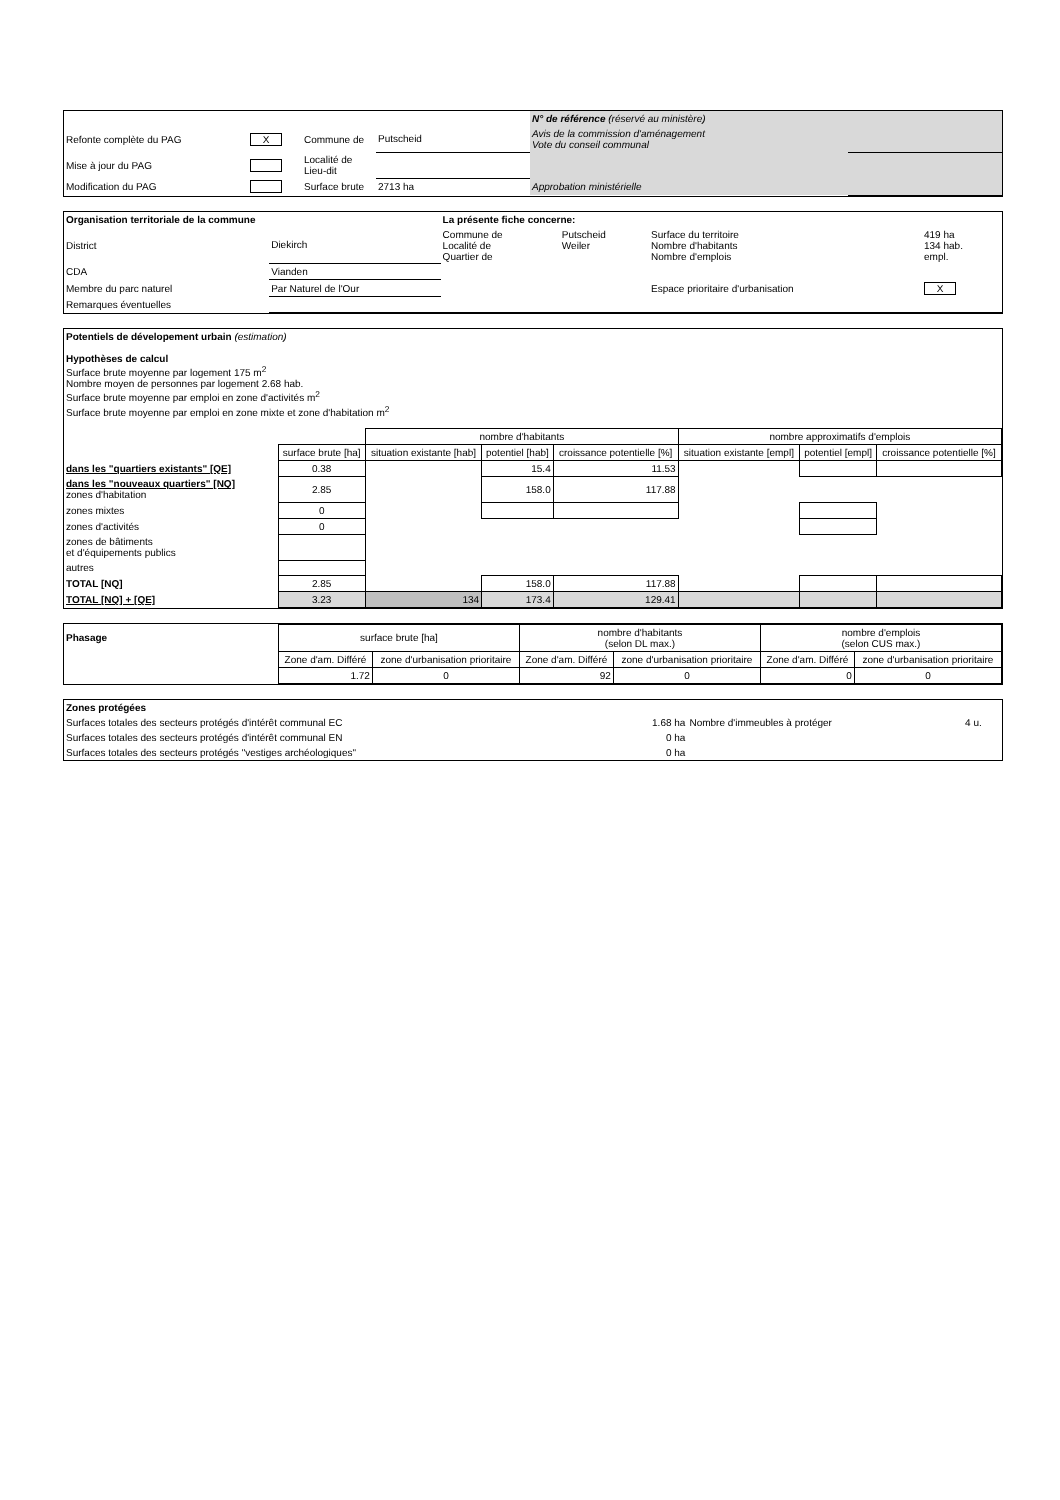| | | | | N° de référence (réservé au ministère) | |
| Refonte complète du PAG | X | Commune de | Putscheid | Avis de la commission d'aménagement Vote du conseil communal | |
| Mise à jour du PAG | | Localité de Lieu-dit | | | |
| Modification du PAG | | Surface brute | 2713 ha | Approbation ministérielle | |
| Organisation territoriale de la commune | | La présente fiche concerne: | | | |
| District | Diekirch | Commune de Localité de Quartier de | Putscheid Weiler | Surface du territoire Nombre d'habitants Nombre d'emplois | 419 ha 134 hab. empl. |
| CDA | Vianden | | | | |
| Membre du parc naturel | Par Naturel de l'Our | | | Espace prioritaire d'urbanisation | X |
| Remarques éventuelles | | | | | |
Potentiels de dévelopement urbain (estimation)
Hypothèses de calcul
Surface brute moyenne par logement 175 m<sup>2</sup>
Nombre moyen de personnes par logement 2.68 hab.
Surface brute moyenne par emploi en zone d'activités m<sup>2</sup>
Surface brute moyenne par emploi en zone mixte et zone d'habitation m<sup>2</sup>
| | | nombre d'habitants | | | nombre approximatifs d'emplois | | |
| | surface brute [ha] | situation existante [hab] | potentiel [hab] | croissance potentielle [%] | situation existante [empl] | potentiel [empl] | croissance potentielle [%] |
| dans les "quartiers existants" [QE] | 0.38 | | 15.4 | 11.53 | | | |
| dans les "nouveaux quartiers" [NQ] zones d'habitation | 2.85 | | 158.0 | 117.88 | | | |
| zones mixtes | 0 | | | | | | |
| zones d'activités | 0 | | | | | | |
| zones de bâtiments et d'équipements publics | | | | | | | |
| autres | | | | | | | |
| TOTAL [NQ] | 2.85 | | 158.0 | 117.88 | | | |
| TOTAL [NQ] + [QE] | 3.23 | 134 | 173.4 | 129.41 | | | |
| Phasage | surface brute [ha] | | nombre d'habitants (selon DL max.) | | nombre d'emplois (selon CUS max.) | |
| | Zone d'am. Différé | zone d'urbanisation prioritaire | Zone d'am. Différé | zone d'urbanisation prioritaire | Zone d'am. Différé | zone d'urbanisation prioritaire |
| | 1.72 | 0 | 92 | 0 | 0 | 0 |
| Zones protégées | | | |
| Surfaces totales des secteurs protégés d'intérêt communal EC | 1.68 ha | Nombre d'immeubles à protéger | 4 u. |
| Surfaces totales des secteurs protégés d'intérêt communal EN | 0 ha | | |
| Surfaces totales des secteurs protégés "vestiges archéologiques" | 0 ha | | |